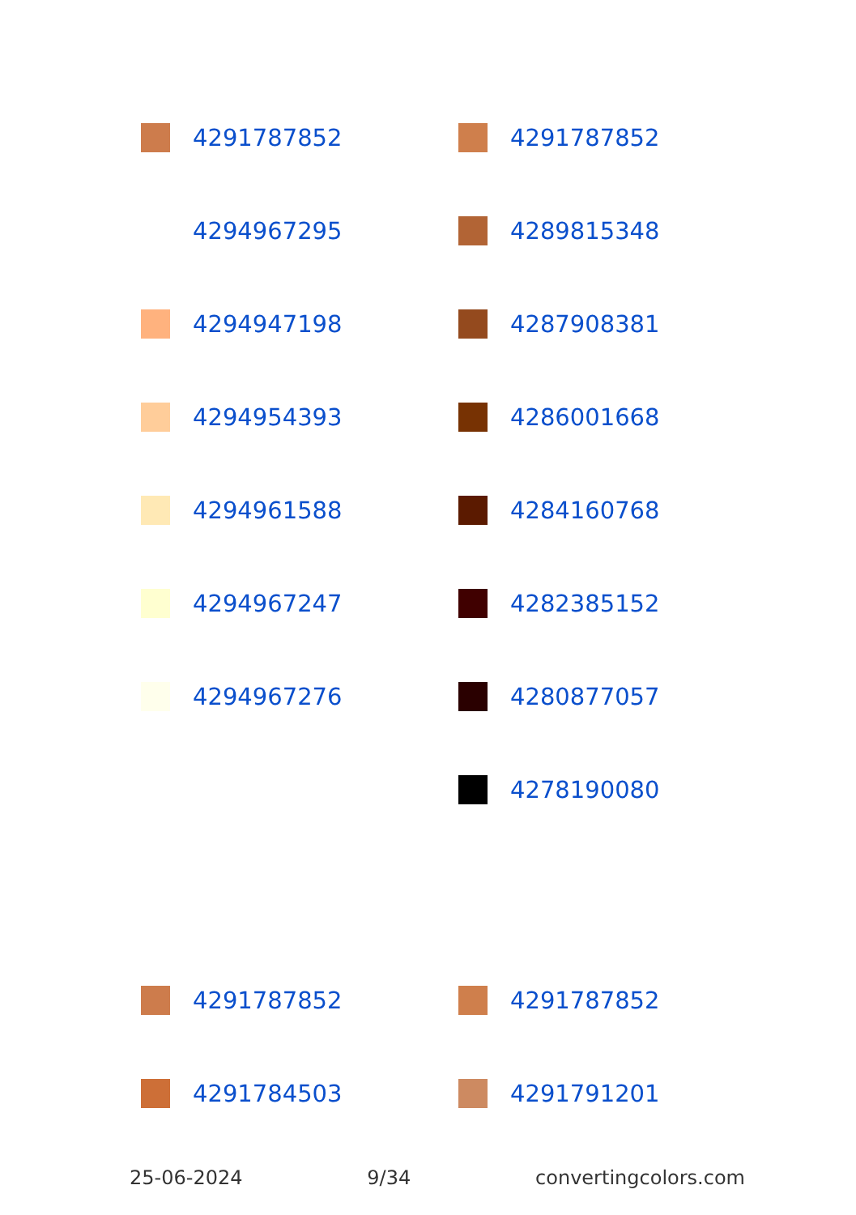4291787852
4294967295
4294947198
4294954393
4294961588
4294967247
4294967276
4291787852
4289815348
4287908381
4286001668
4284160768
4282385152
4280877057
4278190080
4291787852
4291784503
4291787852
4291791201
25-06-2024 9/34 convertingcolors.com